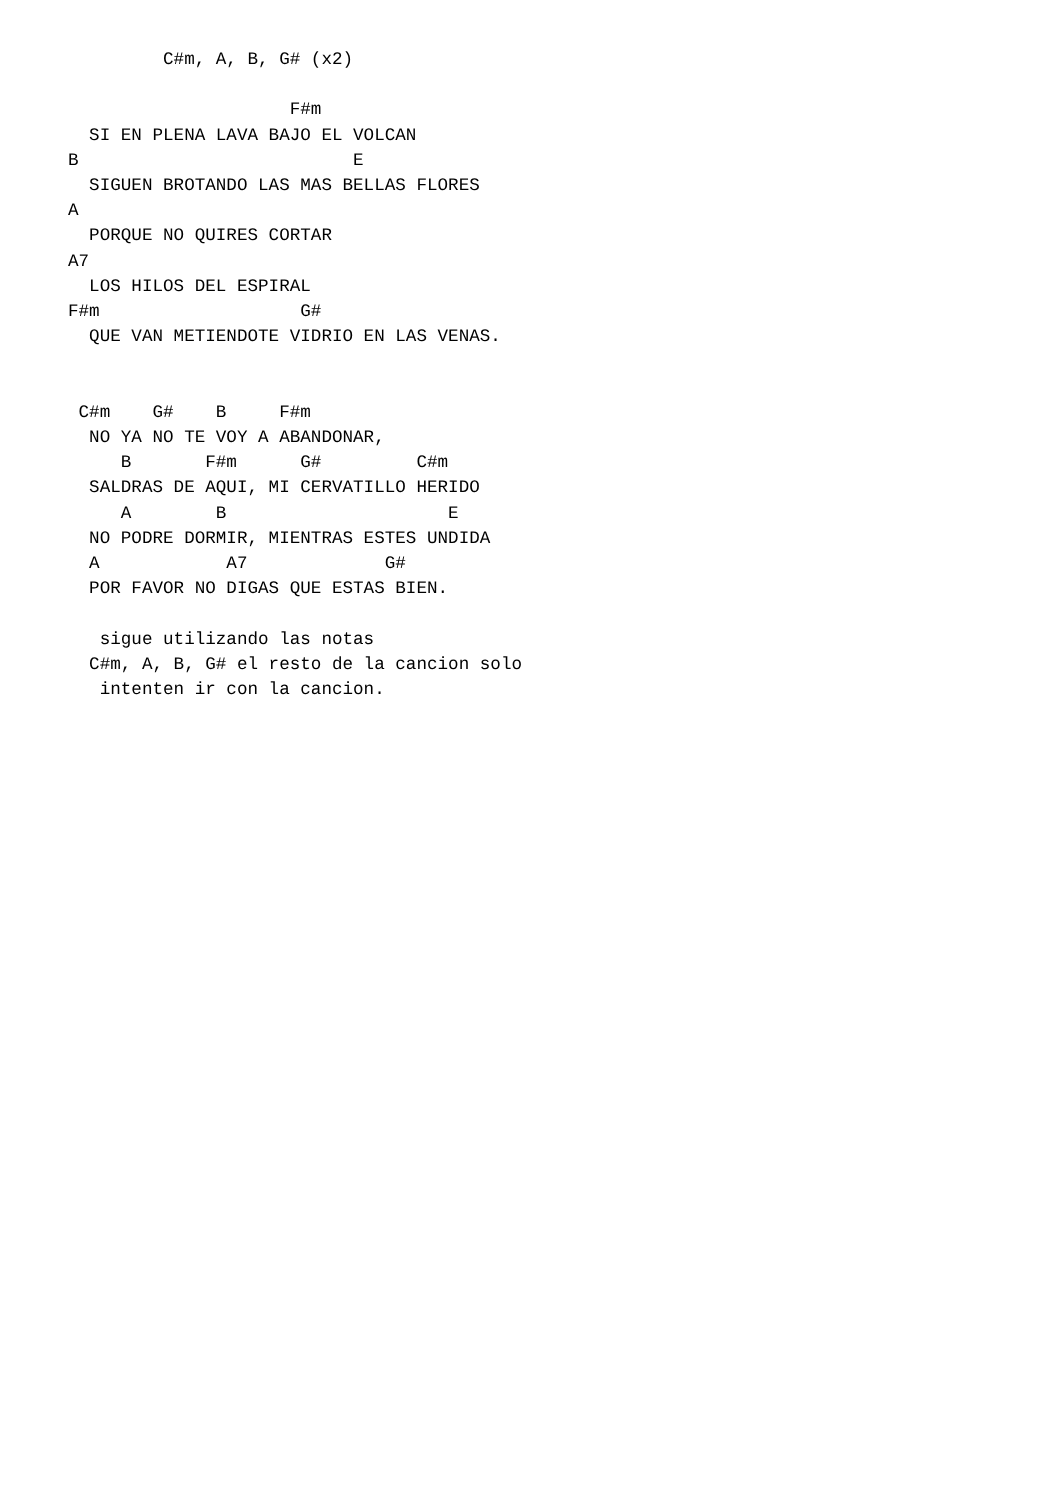C#m, A, B, G# (x2)

                     F#m
  SI EN PLENA LAVA BAJO EL VOLCAN
B                          E
  SIGUEN BROTANDO LAS MAS BELLAS FLORES
A
  PORQUE NO QUIRES CORTAR
A7
  LOS HILOS DEL ESPIRAL
F#m                   G#
  QUE VAN METIENDOTE VIDRIO EN LAS VENAS.


 C#m    G#    B     F#m
  NO YA NO TE VOY A ABANDONAR,
     B       F#m      G#         C#m
  SALDRAS DE AQUI, MI CERVATILLO HERIDO
     A        B                     E
  NO PODRE DORMIR, MIENTRAS ESTES UNDIDA
  A            A7             G#
  POR FAVOR NO DIGAS QUE ESTAS BIEN.

   sigue utilizando las notas
  C#m, A, B, G# el resto de la cancion solo
   intenten ir con la cancion.